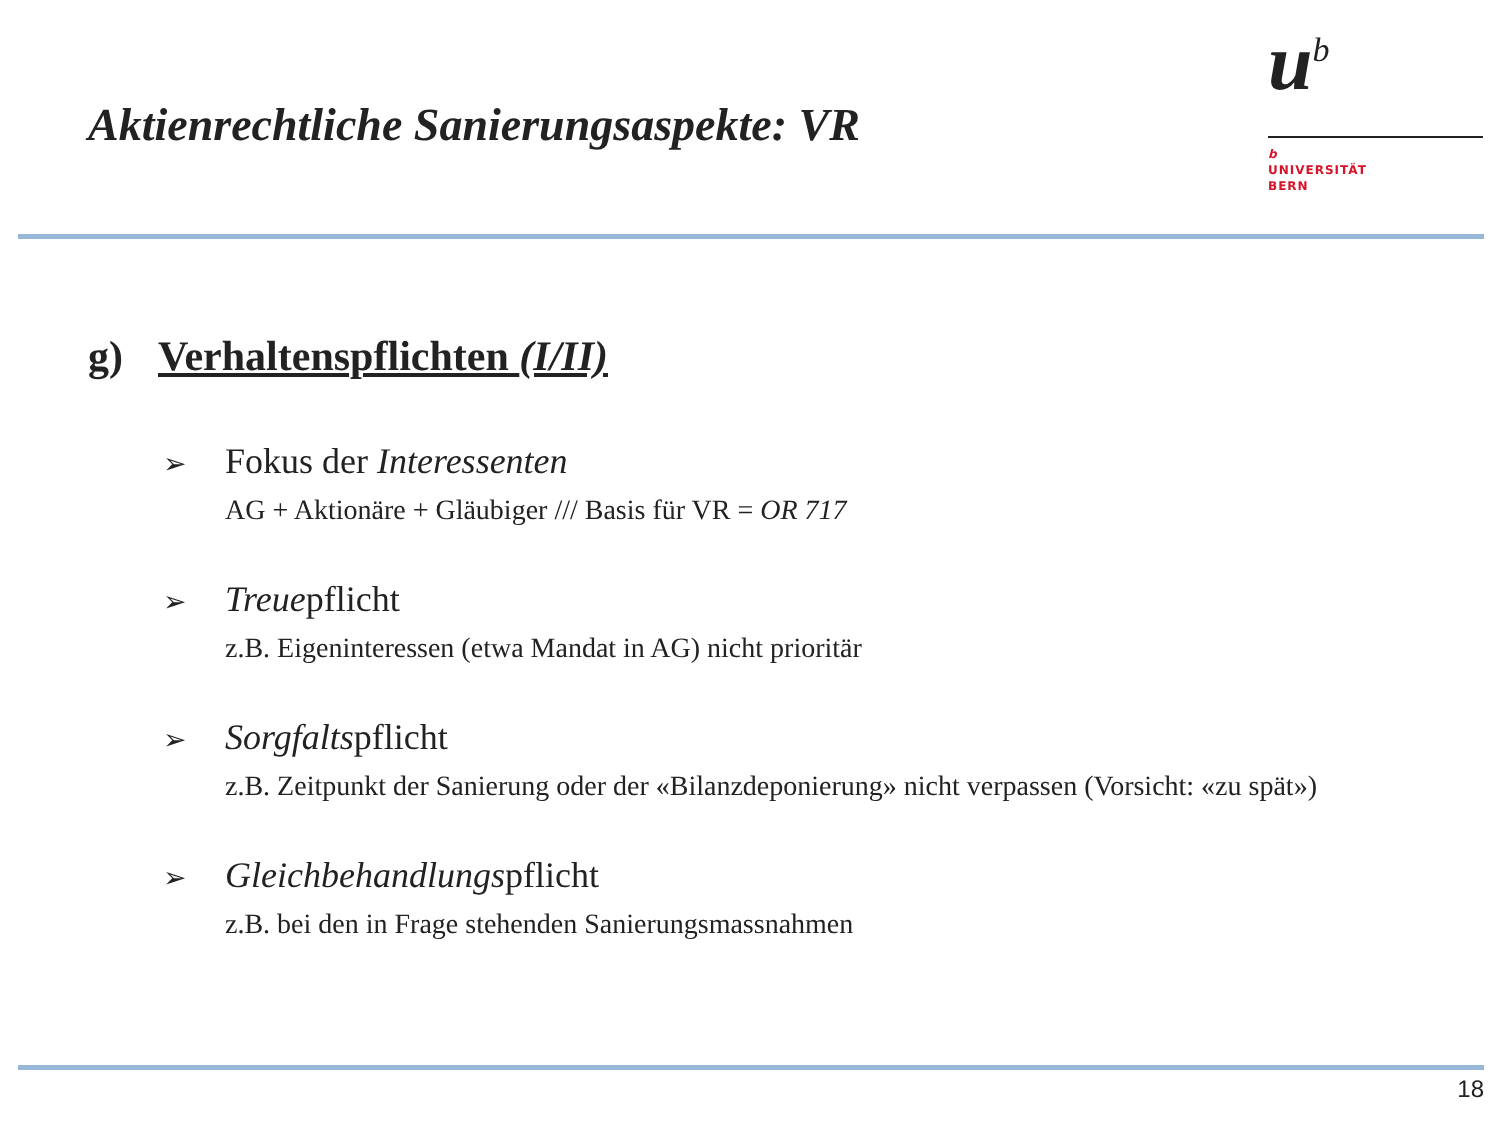Aktienrechtliche Sanierungsaspekte: VR
u<sup>b</sup>
b
UNIVERSITÄT
BERN
g) Verhaltenspflichten (I/II)
➢ Fokus der Interessenten
AG + Aktionäre + Gläubiger /// Basis für VR = OR 717
➢ Treuepflicht
z.B. Eigeninteressen (etwa Mandat in AG) nicht prioritär
➢ Sorgfaltspflicht
z.B. Zeitpunkt der Sanierung oder der «Bilanzdeponierung» nicht verpassen (Vorsicht: «zu spät»)
➢ Gleichbehandlungspflicht
z.B. bei den in Frage stehenden Sanierungsmassnahmen
18